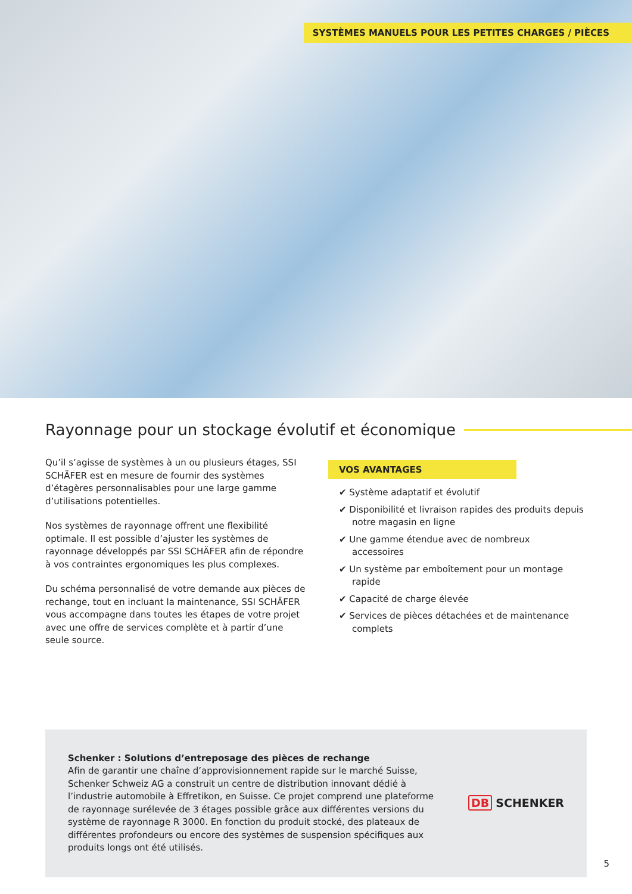SYSTÈMES MANUELS POUR LES PETITES CHARGES / PIÈCES
Rayonnage pour un stockage évolutif et économique
Qu’il s’agisse de systèmes à un ou plusieurs étages, SSI SCHÄFER est en mesure de fournir des systèmes d’étagères personnalisables pour une large gamme d’utilisations potentielles.
Nos systèmes de rayonnage offrent une flexibilité optimale. Il est possible d’ajuster les systèmes de rayonnage développés par SSI SCHÄFER afin de répondre à vos contraintes ergonomiques les plus complexes.
Du schéma personnalisé de votre demande aux pièces de rechange, tout en incluant la maintenance, SSI SCHÄFER vous accompagne dans toutes les étapes de votre projet avec une offre de services complète et à partir d’une seule source.
VOS AVANTAGES
✔ Système adaptatif et évolutif
✔ Disponibilité et livraison rapides des produits depuis notre magasin en ligne
✔ Une gamme étendue avec de nombreux accessoires
✔ Un système par emboîtement pour un montage rapide
✔ Capacité de charge élevée
✔ Services de pièces détachées et de maintenance complets
Schenker : Solutions d’entreposage des pièces de rechange
Afin de garantir une chaîne d’approvisionnement rapide sur le marché Suisse, Schenker Schweiz AG a construit un centre de distribution innovant dédié à l’industrie automobile à Effretikon, en Suisse. Ce projet comprend une plateforme de rayonnage surélevée de 3 étages possible grâce aux différentes versions du système de rayonnage R 3000. En fonction du produit stocké, des plateaux de différentes profondeurs ou encore des systèmes de suspension spécifiques aux produits longs ont été utilisés.
DB SCHENKER
5